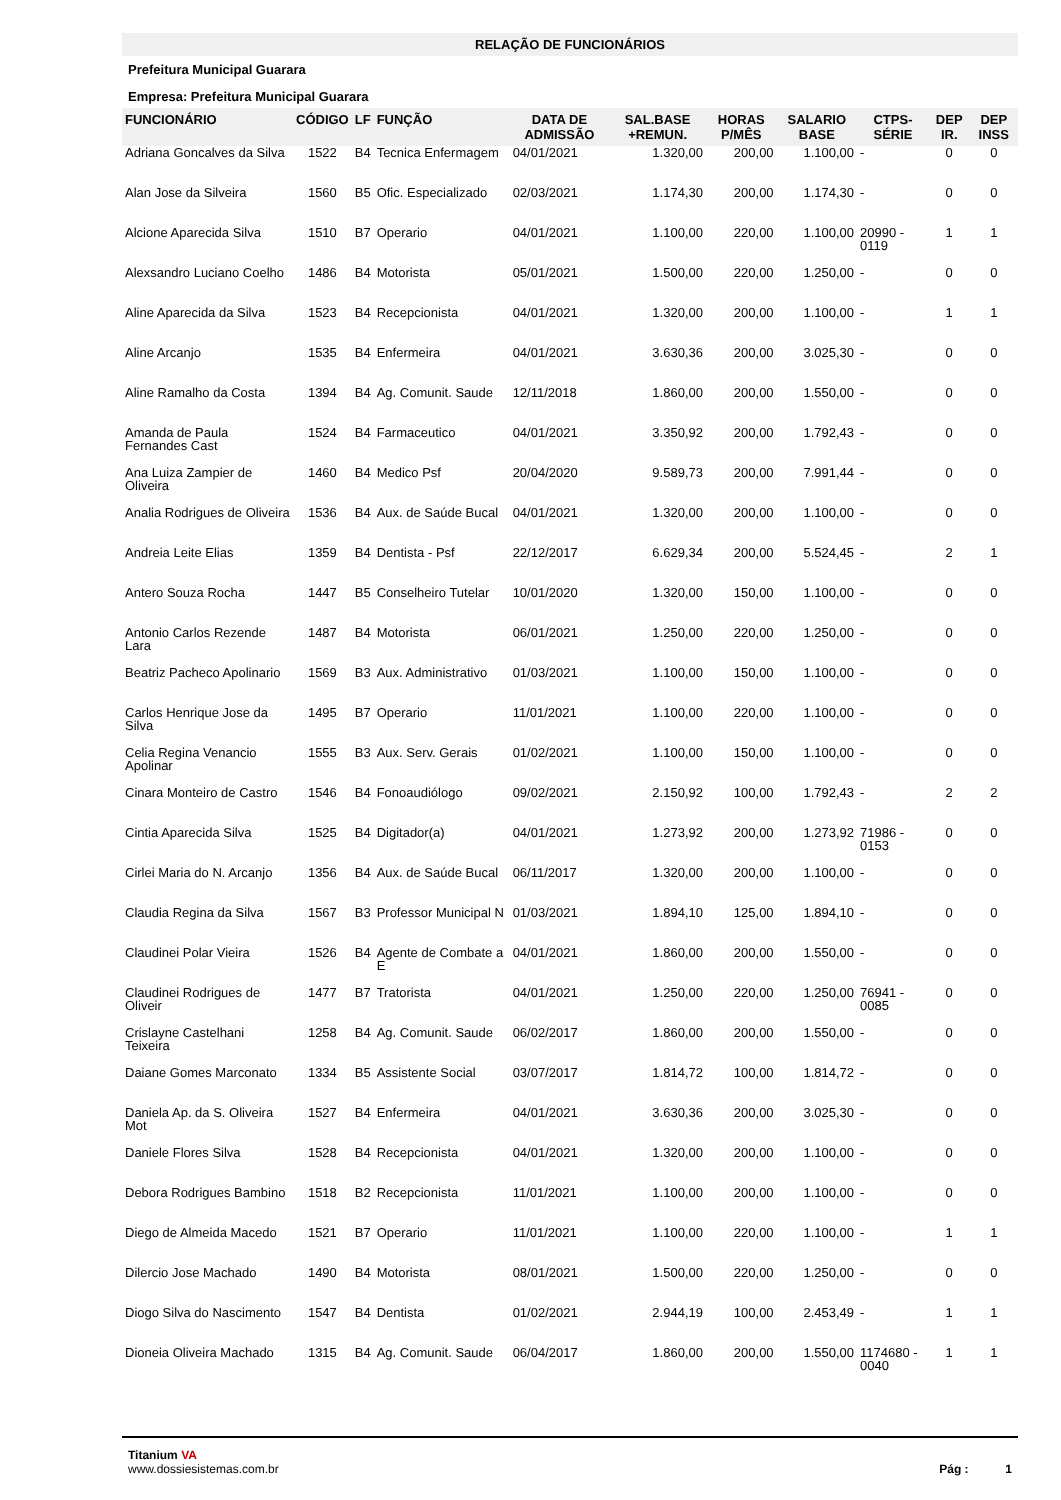RELAÇÃO DE FUNCIONÁRIOS
Prefeitura Municipal Guarara
Empresa: Prefeitura Municipal Guarara
| FUNCIONÁRIO | CÓDIGO | LF | FUNÇÃO | DATA DE ADMISSÃO | SAL.BASE +REMUN. | HORAS P/MÊS | SALARIO BASE | CTPS-SÉRIE | DEP IR. | DEP INSS |
| --- | --- | --- | --- | --- | --- | --- | --- | --- | --- | --- |
| Adriana Goncalves da Silva | 1522 | B4 | Tecnica Enfermagem | 04/01/2021 | 1.320,00 | 200,00 | 1.100,00 | - | 0 | 0 |
| Alan Jose da Silveira | 1560 | B5 | Ofic. Especializado | 02/03/2021 | 1.174,30 | 200,00 | 1.174,30 | - | 0 | 0 |
| Alcione Aparecida Silva | 1510 | B7 | Operario | 04/01/2021 | 1.100,00 | 220,00 | 1.100,00 | 20990 - 0119 | 1 | 1 |
| Alexsandro Luciano Coelho | 1486 | B4 | Motorista | 05/01/2021 | 1.500,00 | 220,00 | 1.250,00 | - | 0 | 0 |
| Aline Aparecida da Silva | 1523 | B4 | Recepcionista | 04/01/2021 | 1.320,00 | 200,00 | 1.100,00 | - | 1 | 1 |
| Aline Arcanjo | 1535 | B4 | Enfermeira | 04/01/2021 | 3.630,36 | 200,00 | 3.025,30 | - | 0 | 0 |
| Aline Ramalho da Costa | 1394 | B4 | Ag. Comunit. Saude | 12/11/2018 | 1.860,00 | 200,00 | 1.550,00 | - | 0 | 0 |
| Amanda de Paula Fernandes Cast | 1524 | B4 | Farmaceutico | 04/01/2021 | 3.350,92 | 200,00 | 1.792,43 | - | 0 | 0 |
| Ana Luiza Zampier de Oliveira | 1460 | B4 | Medico Psf | 20/04/2020 | 9.589,73 | 200,00 | 7.991,44 | - | 0 | 0 |
| Analia Rodrigues de Oliveira | 1536 | B4 | Aux. de Saúde Bucal | 04/01/2021 | 1.320,00 | 200,00 | 1.100,00 | - | 0 | 0 |
| Andreia Leite Elias | 1359 | B4 | Dentista - Psf | 22/12/2017 | 6.629,34 | 200,00 | 5.524,45 | - | 2 | 1 |
| Antero Souza Rocha | 1447 | B5 | Conselheiro Tutelar | 10/01/2020 | 1.320,00 | 150,00 | 1.100,00 | - | 0 | 0 |
| Antonio Carlos Rezende Lara | 1487 | B4 | Motorista | 06/01/2021 | 1.250,00 | 220,00 | 1.250,00 | - | 0 | 0 |
| Beatriz Pacheco Apolinario | 1569 | B3 | Aux. Administrativo | 01/03/2021 | 1.100,00 | 150,00 | 1.100,00 | - | 0 | 0 |
| Carlos Henrique Jose da Silva | 1495 | B7 | Operario | 11/01/2021 | 1.100,00 | 220,00 | 1.100,00 | - | 0 | 0 |
| Celia Regina Venancio Apolinar | 1555 | B3 | Aux. Serv. Gerais | 01/02/2021 | 1.100,00 | 150,00 | 1.100,00 | - | 0 | 0 |
| Cinara Monteiro de Castro | 1546 | B4 | Fonoaudiólogo | 09/02/2021 | 2.150,92 | 100,00 | 1.792,43 | - | 2 | 2 |
| Cintia Aparecida Silva | 1525 | B4 | Digitador(a) | 04/01/2021 | 1.273,92 | 200,00 | 1.273,92 | 71986 - 0153 | 0 | 0 |
| Cirlei Maria do N. Arcanjo | 1356 | B4 | Aux. de Saúde Bucal | 06/11/2017 | 1.320,00 | 200,00 | 1.100,00 | - | 0 | 0 |
| Claudia Regina da Silva | 1567 | B3 | Professor Municipal N | 01/03/2021 | 1.894,10 | 125,00 | 1.894,10 | - | 0 | 0 |
| Claudinei Polar Vieira | 1526 | B4 | Agente de Combate a E | 04/01/2021 | 1.860,00 | 200,00 | 1.550,00 | - | 0 | 0 |
| Claudinei Rodrigues de Oliveir | 1477 | B7 | Tratorista | 04/01/2021 | 1.250,00 | 220,00 | 1.250,00 | 76941 - 0085 | 0 | 0 |
| Crislayne Castelhani Teixeira | 1258 | B4 | Ag. Comunit. Saude | 06/02/2017 | 1.860,00 | 200,00 | 1.550,00 | - | 0 | 0 |
| Daiane Gomes Marconato | 1334 | B5 | Assistente Social | 03/07/2017 | 1.814,72 | 100,00 | 1.814,72 | - | 0 | 0 |
| Daniela Ap. da S. Oliveira Mot | 1527 | B4 | Enfermeira | 04/01/2021 | 3.630,36 | 200,00 | 3.025,30 | - | 0 | 0 |
| Daniele Flores Silva | 1528 | B4 | Recepcionista | 04/01/2021 | 1.320,00 | 200,00 | 1.100,00 | - | 0 | 0 |
| Debora Rodrigues Bambino | 1518 | B2 | Recepcionista | 11/01/2021 | 1.100,00 | 200,00 | 1.100,00 | - | 0 | 0 |
| Diego de Almeida Macedo | 1521 | B7 | Operario | 11/01/2021 | 1.100,00 | 220,00 | 1.100,00 | - | 1 | 1 |
| Dilercio Jose Machado | 1490 | B4 | Motorista | 08/01/2021 | 1.500,00 | 220,00 | 1.250,00 | - | 0 | 0 |
| Diogo Silva do Nascimento | 1547 | B4 | Dentista | 01/02/2021 | 2.944,19 | 100,00 | 2.453,49 | - | 1 | 1 |
| Dioneia Oliveira Machado | 1315 | B4 | Ag. Comunit. Saude | 06/04/2017 | 1.860,00 | 200,00 | 1.550,00 | 1174680 - 0040 | 1 | 1 |
Titanium VA
www.dossiesistemas.com.br
Pág : 1